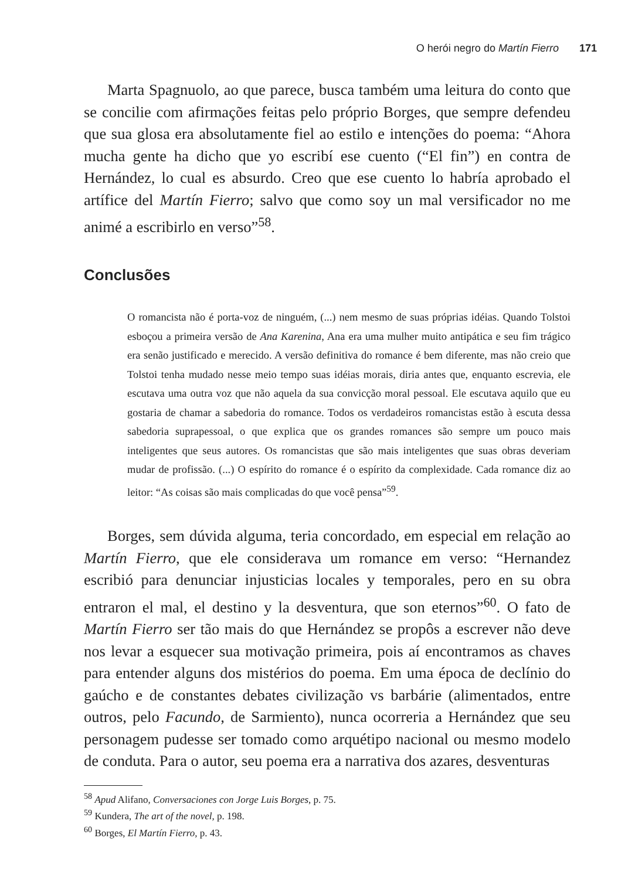O herói negro do Martín Fierro 171
Marta Spagnuolo, ao que parece, busca também uma leitura do conto que se concilie com afirmações feitas pelo próprio Borges, que sempre defendeu que sua glosa era absolutamente fiel ao estilo e intenções do poema: “Ahora mucha gente ha dicho que yo escribí ese cuento (“El fin”) en contra de Hernández, lo cual es absurdo. Creo que ese cuento lo habría aprobado el artífice del Martín Fierro; salvo que como soy un mal versificador no me animé a escribirlo en verso”<sup>58</sup>.
Conclusões
O romancista não é porta-voz de ninguém, (...) nem mesmo de suas próprias idéias. Quando Tolstoi esboçou a primeira versão de Ana Karenina, Ana era uma mulher muito antipática e seu fim trágico era senão justificado e merecido. A versão definitiva do romance é bem diferente, mas não creio que Tolstoi tenha mudado nesse meio tempo suas idéias morais, diria antes que, enquanto escrevia, ele escutava uma outra voz que não aquela da sua convicção moral pessoal. Ele escutava aquilo que eu gostaria de chamar a sabedoria do romance. Todos os verdadeiros romancistas estão à escuta dessa sabedoria suprapessoal, o que explica que os grandes romances são sempre um pouco mais inteligentes que seus autores. Os romancistas que são mais inteligentes que suas obras deveriam mudar de profissão. (...) O espírito do romance é o espírito da complexidade. Cada romance diz ao leitor: “As coisas são mais complicadas do que você pensa”<sup>59</sup>.
Borges, sem dúvida alguma, teria concordado, em especial em relação ao Martín Fierro, que ele considerava um romance em verso: “Hernandez escribió para denunciar injusticias locales y temporales, pero en su obra entraron el mal, el destino y la desventura, que son eternos”<sup>60</sup>. O fato de Martín Fierro ser tão mais do que Hernández se propôs a escrever não deve nos levar a esquecer sua motivação primeira, pois aí encontramos as chaves para entender alguns dos mistérios do poema. Em uma época de declínio do gaúcho e de constantes debates civilização vs barbárie (alimentados, entre outros, pelo Facundo, de Sarmiento), nunca ocorreria a Hernández que seu personagem pudesse ser tomado como arquétipo nacional ou mesmo modelo de conduta. Para o autor, seu poema era a narrativa dos azares, desventuras
<sup>58</sup> Apud Alifano, Conversaciones con Jorge Luis Borges, p. 75.
<sup>59</sup> Kundera, The art of the novel, p. 198.
<sup>60</sup> Borges, El Martín Fierro, p. 43.